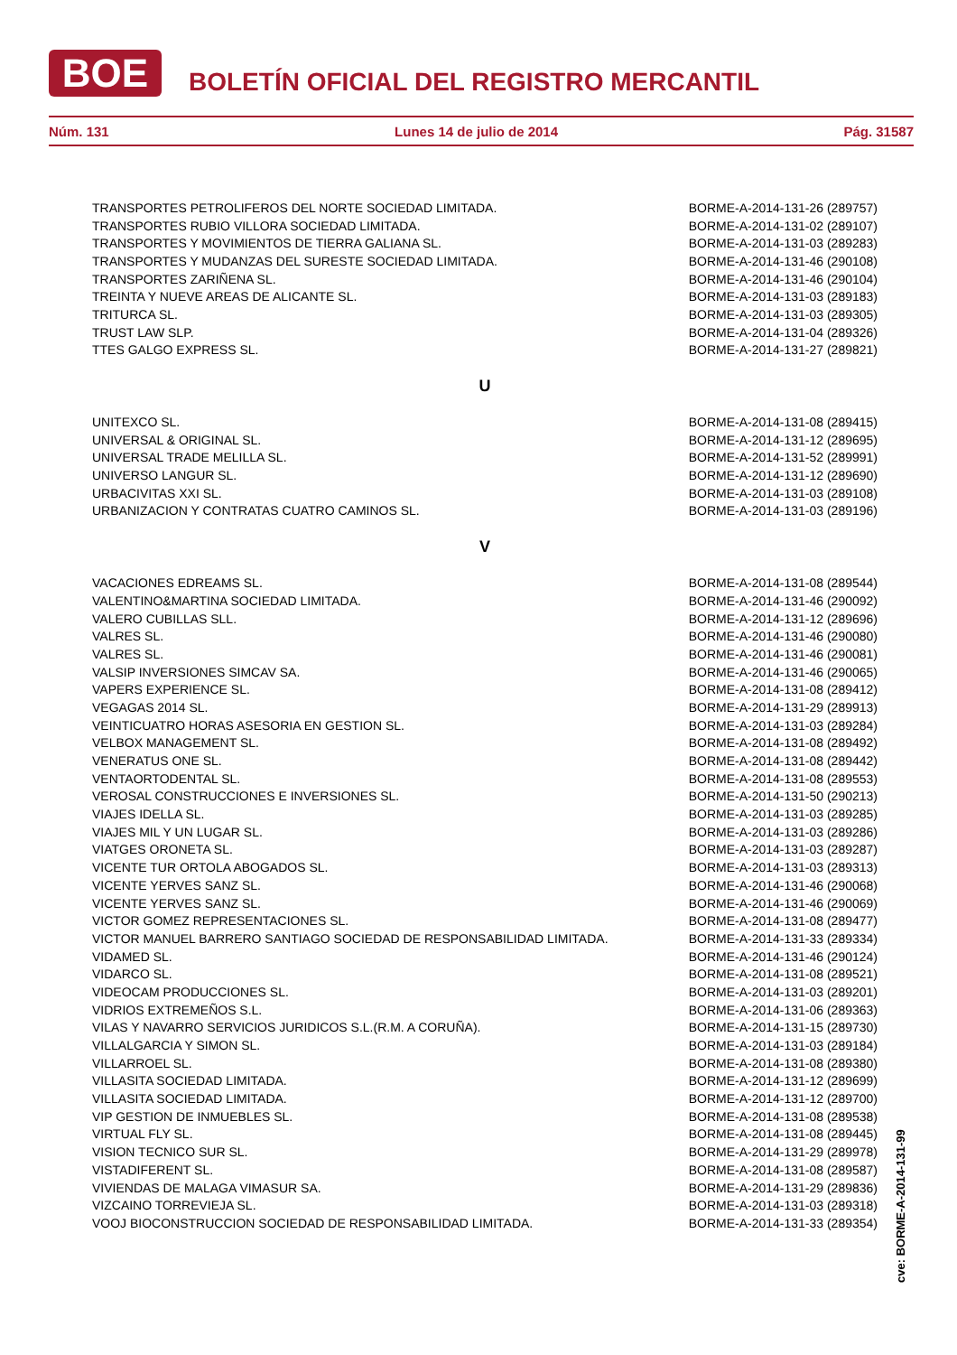BOE
BOLETÍN OFICIAL DEL REGISTRO MERCANTIL
Núm. 131 Lunes 14 de julio de 2014 Pág. 31587
| TRANSPORTES PETROLIFEROS DEL NORTE SOCIEDAD LIMITADA. | BORME-A-2014-131-26 (289757) |
| TRANSPORTES RUBIO VILLORA SOCIEDAD LIMITADA. | BORME-A-2014-131-02 (289107) |
| TRANSPORTES Y MOVIMIENTOS DE TIERRA GALIANA SL. | BORME-A-2014-131-03 (289283) |
| TRANSPORTES Y MUDANZAS DEL SURESTE SOCIEDAD LIMITADA. | BORME-A-2014-131-46 (290108) |
| TRANSPORTES ZARIÑENA SL. | BORME-A-2014-131-46 (290104) |
| TREINTA Y NUEVE AREAS DE ALICANTE SL. | BORME-A-2014-131-03 (289183) |
| TRITURCA SL. | BORME-A-2014-131-03 (289305) |
| TRUST LAW SLP. | BORME-A-2014-131-04 (289326) |
| TTES GALGO EXPRESS SL. | BORME-A-2014-131-27 (289821) |
| U | |
| UNITEXCO SL. | BORME-A-2014-131-08 (289415) |
| UNIVERSAL & ORIGINAL SL. | BORME-A-2014-131-12 (289695) |
| UNIVERSAL TRADE MELILLA SL. | BORME-A-2014-131-52 (289991) |
| UNIVERSO LANGUR SL. | BORME-A-2014-131-12 (289690) |
| URBACIVITAS XXI SL. | BORME-A-2014-131-03 (289108) |
| URBANIZACION Y CONTRATAS CUATRO CAMINOS SL. | BORME-A-2014-131-03 (289196) |
| V | |
| VACACIONES EDREAMS SL. | BORME-A-2014-131-08 (289544) |
| VALENTINO&MARTINA SOCIEDAD LIMITADA. | BORME-A-2014-131-46 (290092) |
| VALERO CUBILLAS SLL. | BORME-A-2014-131-12 (289696) |
| VALRES SL. | BORME-A-2014-131-46 (290080) |
| VALRES SL. | BORME-A-2014-131-46 (290081) |
| VALSIP INVERSIONES SIMCAV SA. | BORME-A-2014-131-46 (290065) |
| VAPERS EXPERIENCE SL. | BORME-A-2014-131-08 (289412) |
| VEGAGAS 2014 SL. | BORME-A-2014-131-29 (289913) |
| VEINTICUATRO HORAS ASESORIA EN GESTION SL. | BORME-A-2014-131-03 (289284) |
| VELBOX MANAGEMENT SL. | BORME-A-2014-131-08 (289492) |
| VENERATUS ONE SL. | BORME-A-2014-131-08 (289442) |
| VENTAORTODENTAL SL. | BORME-A-2014-131-08 (289553) |
| VEROSAL CONSTRUCCIONES E INVERSIONES SL. | BORME-A-2014-131-50 (290213) |
| VIAJES IDELLA SL. | BORME-A-2014-131-03 (289285) |
| VIAJES MIL Y UN LUGAR SL. | BORME-A-2014-131-03 (289286) |
| VIATGES ORONETA SL. | BORME-A-2014-131-03 (289287) |
| VICENTE TUR ORTOLA ABOGADOS SL. | BORME-A-2014-131-03 (289313) |
| VICENTE YERVES SANZ SL. | BORME-A-2014-131-46 (290068) |
| VICENTE YERVES SANZ SL. | BORME-A-2014-131-46 (290069) |
| VICTOR GOMEZ REPRESENTACIONES SL. | BORME-A-2014-131-08 (289477) |
| VICTOR MANUEL BARRERO SANTIAGO SOCIEDAD DE RESPONSABILIDAD LIMITADA. | BORME-A-2014-131-33 (289334) |
| VIDAMED SL. | BORME-A-2014-131-46 (290124) |
| VIDARCO SL. | BORME-A-2014-131-08 (289521) |
| VIDEOCAM PRODUCCIONES SL. | BORME-A-2014-131-03 (289201) |
| VIDRIOS EXTREMEÑOS S.L. | BORME-A-2014-131-06 (289363) |
| VILAS Y NAVARRO SERVICIOS JURIDICOS S.L.(R.M. A CORUÑA). | BORME-A-2014-131-15 (289730) |
| VILLALGARCIA Y SIMON SL. | BORME-A-2014-131-03 (289184) |
| VILLARROEL SL. | BORME-A-2014-131-08 (289380) |
| VILLASITA SOCIEDAD LIMITADA. | BORME-A-2014-131-12 (289699) |
| VILLASITA SOCIEDAD LIMITADA. | BORME-A-2014-131-12 (289700) |
| VIP GESTION DE INMUEBLES SL. | BORME-A-2014-131-08 (289538) |
| VIRTUAL FLY SL. | BORME-A-2014-131-08 (289445) |
| VISION TECNICO SUR SL. | BORME-A-2014-131-29 (289978) |
| VISTADIFERENT SL. | BORME-A-2014-131-08 (289587) |
| VIVIENDAS DE MALAGA VIMASUR SA. | BORME-A-2014-131-29 (289836) |
| VIZCAINO TORREVIEJA SL. | BORME-A-2014-131-03 (289318) |
| VOOJ BIOCONSTRUCCION SOCIEDAD DE RESPONSABILIDAD LIMITADA. | BORME-A-2014-131-33 (289354) |
cve: BORME-A-2014-131-99